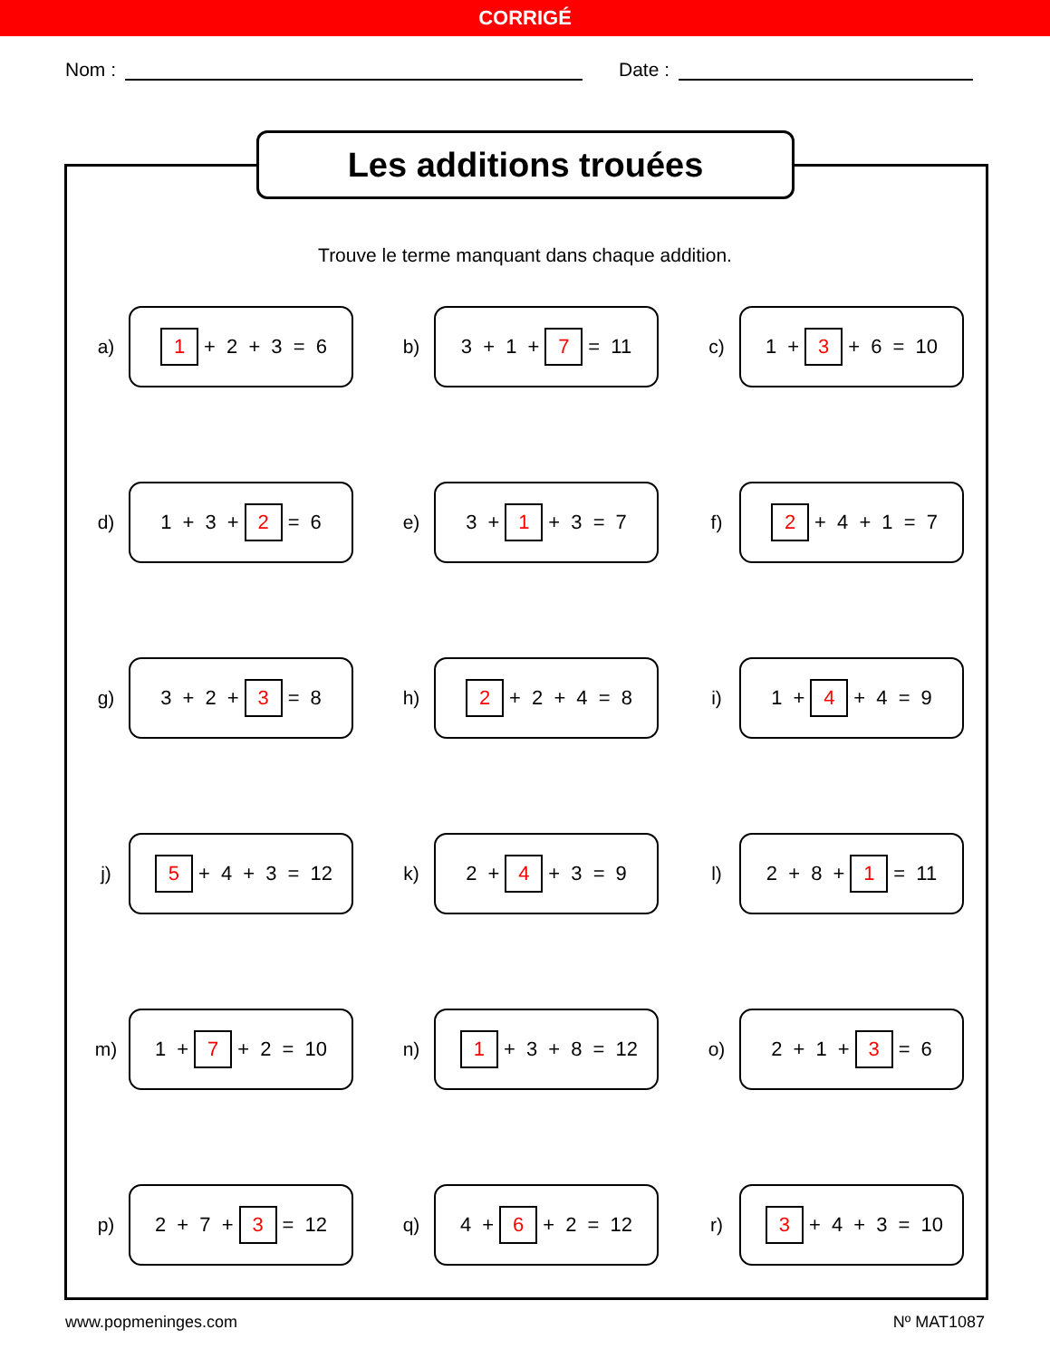CORRIGÉ
Nom : Date :
Les additions trouées
Trouve le terme manquant dans chaque addition.
a)
1 + 2 + 3 = 6
b)
3 + 1 + 7 = 11
c)
1 + 3 + 6 = 10
d)
1 + 3 + 2 = 6
e)
3 + 1 + 3 = 7
f)
2 + 4 + 1 = 7
g)
3 + 2 + 3 = 8
h)
2 + 2 + 4 = 8
i)
1 + 4 + 4 = 9
j)
5 + 4 + 3 = 12
k)
2 + 4 + 3 = 9
l)
2 + 8 + 1 = 11
m)
1 + 7 + 2 = 10
n)
1 + 3 + 8 = 12
o)
2 + 1 + 3 = 6
p)
2 + 7 + 3 = 12
q)
4 + 6 + 2 = 12
r)
3 + 4 + 3 = 10
www.popmeninges.com Nº MAT1087